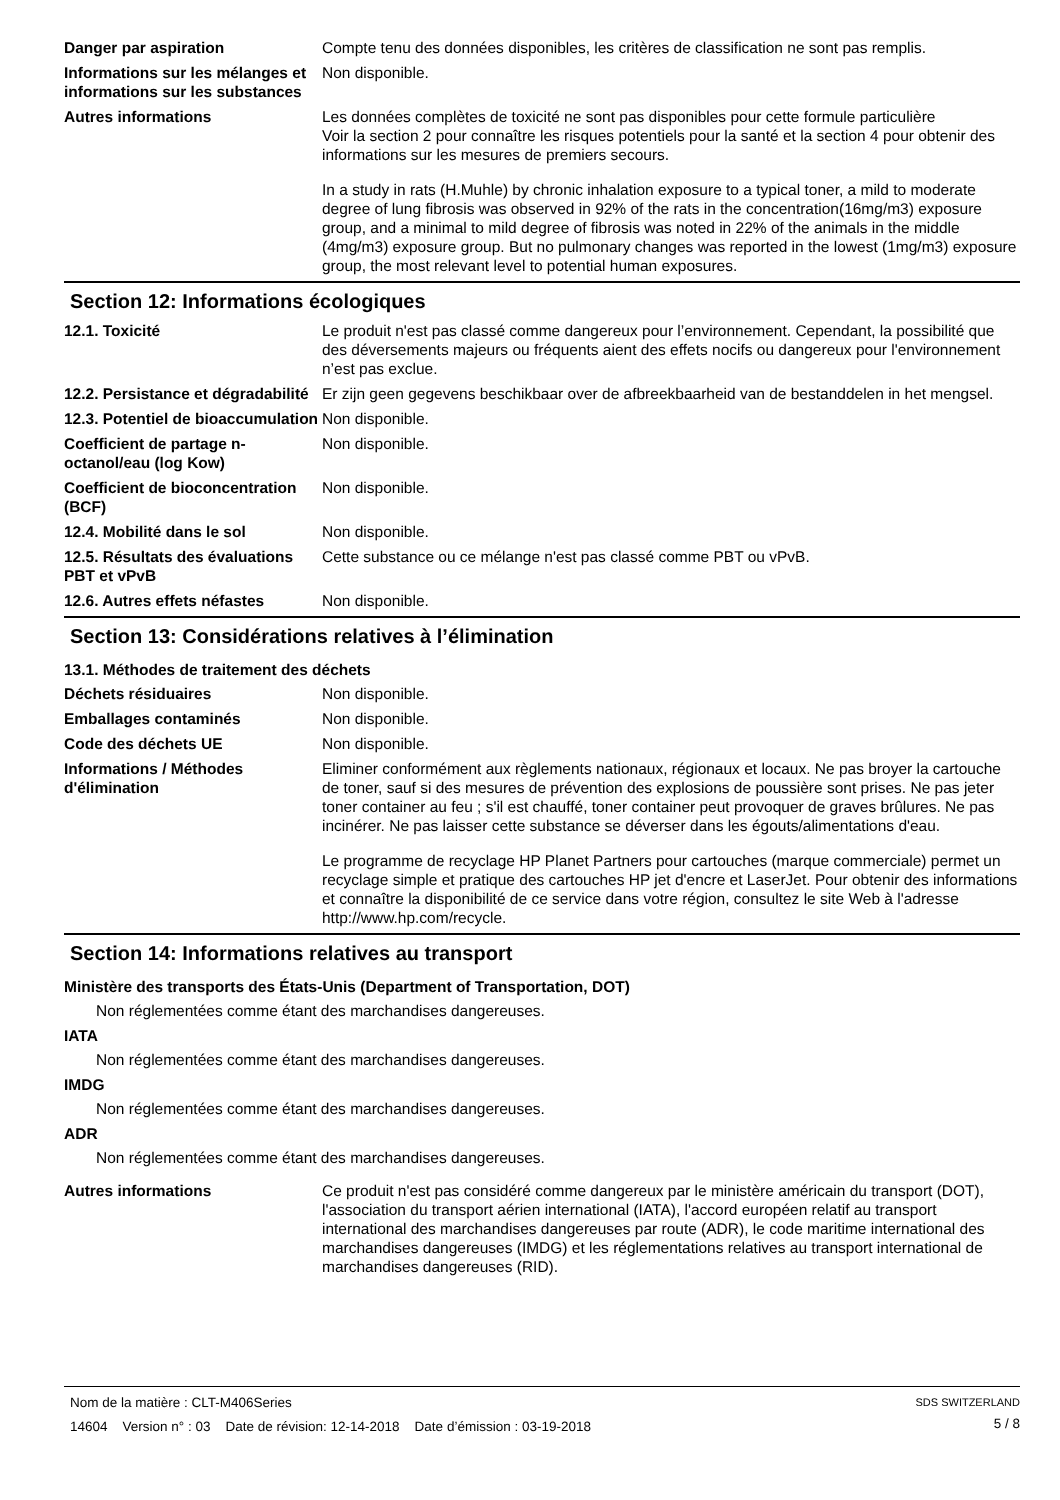Danger par aspiration Compte tenu des données disponibles, les critères de classification ne sont pas remplis.
Informations sur les mélanges et informations sur les substances
Non disponible.
Autres informations Les données complètes de toxicité ne sont pas disponibles pour cette formule particulière
Voir la section 2 pour connaître les risques potentiels pour la santé et la section 4 pour obtenir des informations sur les mesures de premiers secours.
In a study in rats (H.Muhle) by chronic inhalation exposure to a typical toner, a mild to moderate degree of lung fibrosis was observed in 92% of the rats in the concentration(16mg/m3) exposure group, and a minimal to mild degree of fibrosis was noted in 22% of the animals in the middle (4mg/m3) exposure group. But no pulmonary changes was reported in the lowest (1mg/m3) exposure group, the most relevant level to potential human exposures.
Section 12: Informations écologiques
12.1. Toxicité Le produit n'est pas classé comme dangereux pour l’environnement. Cependant, la possibilité que des déversements majeurs ou fréquents aient des effets nocifs ou dangereux pour l'environnement n’est pas exclue.
12.2. Persistance et dégradabilité
Er zijn geen gegevens beschikbaar over de afbreekbaarheid van de bestanddelen in het mengsel.
12.3. Potentiel de bioaccumulation
Non disponible.
Coefficient de partage n-octanol/eau (log Kow)
Non disponible.
Coefficient de bioconcentration (BCF)
Non disponible.
12.4. Mobilité dans le sol Non disponible.
12.5. Résultats des évaluations PBT et vPvB
Cette substance ou ce mélange n'est pas classé comme PBT ou vPvB.
12.6. Autres effets néfastes
Non disponible.
Section 13: Considérations relatives à l’élimination
13.1. Méthodes de traitement des déchets
Déchets résiduaires Non disponible.
Emballages contaminés Non disponible.
Code des déchets UE Non disponible.
Informations / Méthodes d'élimination
Eliminer conformément aux règlements nationaux, régionaux et locaux. Ne pas broyer la cartouche de toner, sauf si des mesures de prévention des explosions de poussière sont prises. Ne pas jeter toner container au feu ; s'il est chauffé, toner container peut provoquer de graves brûlures. Ne pas incinérer. Ne pas laisser cette substance se déverser dans les égouts/alimentations d'eau.
Le programme de recyclage HP Planet Partners pour cartouches (marque commerciale) permet un recyclage simple et pratique des cartouches HP jet d'encre et LaserJet. Pour obtenir des informations et connaître la disponibilité de ce service dans votre région, consultez le site Web à l'adresse http://www.hp.com/recycle.
Section 14: Informations relatives au transport
Ministère des transports des États-Unis (Department of Transportation, DOT)
Non réglementées comme étant des marchandises dangereuses.
IATA
Non réglementées comme étant des marchandises dangereuses.
IMDG
Non réglementées comme étant des marchandises dangereuses.
ADR
Non réglementées comme étant des marchandises dangereuses.
Autres informations Ce produit n'est pas considéré comme dangereux par le ministère américain du transport (DOT), l'association du transport aérien international (IATA), l'accord européen relatif au transport international des marchandises dangereuses par route (ADR), le code maritime international des marchandises dangereuses (IMDG) et les réglementations relatives au transport international de marchandises dangereuses (RID).
Nom de la matière : CLT-M406Series
14604 Version n° : 03 Date de révision: 12-14-2018 Date d’émission : 03-19-2018
SDS SWITZERLAND
5 / 8